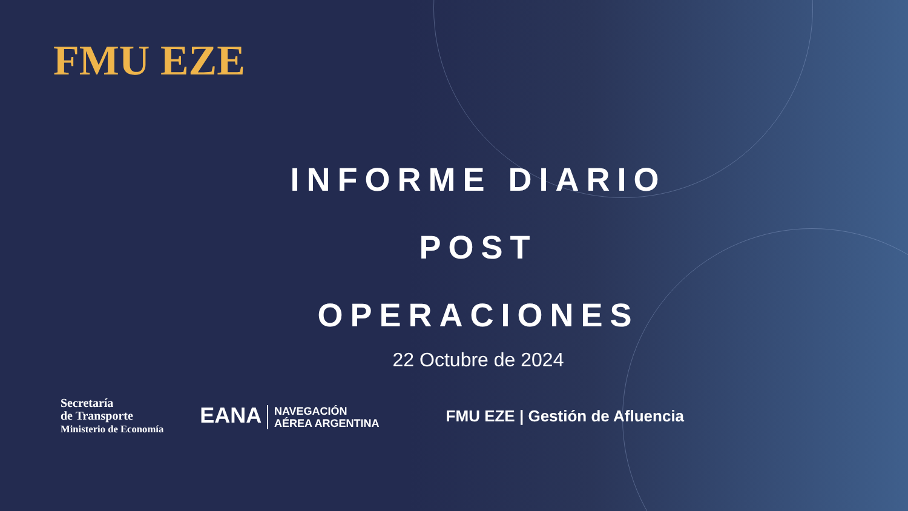FMU EZE
INFORME DIARIO
POST OPERACIONES
22 Octubre de 2024
Secretaría
de Transporte
Ministerio de Economía
EANA NAVEGACIÓN
AÉREA ARGENTINA
FMU EZE | Gestión de Afluencia